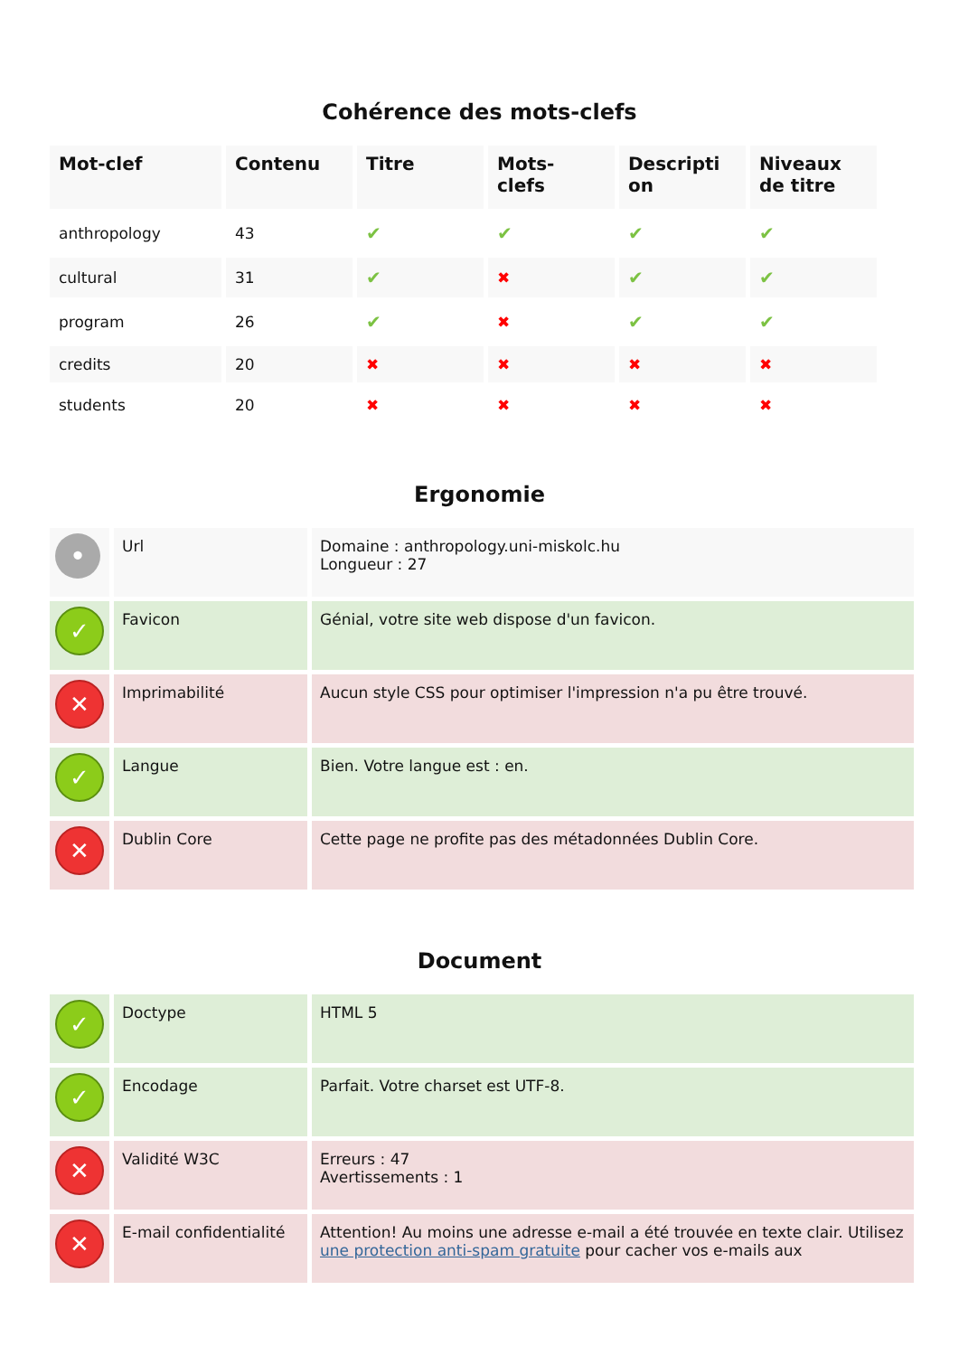Cohérence des mots-clefs
| Mot-clef | Contenu | Titre | Mots- clefs | Descripti on | Niveaux de titre |
| --- | --- | --- | --- | --- | --- |
| anthropology | 43 | ✔ | ✔ | ✔ | ✔ |
| cultural | 31 | ✔ | ✖ | ✔ | ✔ |
| program | 26 | ✔ | ✖ | ✔ | ✔ |
| credits | 20 | ✖ | ✖ | ✖ | ✖ |
| students | 20 | ✖ | ✖ | ✖ | ✖ |
Ergonomie
| • | Url | Domaine : anthropology.uni-miskolc.hu Longueur : 27 |
| ✓ | Favicon | Génial, votre site web dispose d'un favicon. |
| ✕ | Imprimabilité | Aucun style CSS pour optimiser l'impression n'a pu être trouvé. |
| ✓ | Langue | Bien. Votre langue est : en. |
| ✕ | Dublin Core | Cette page ne profite pas des métadonnées Dublin Core. |
Document
| ✓ | Doctype | HTML 5 |
| ✓ | Encodage | Parfait. Votre charset est UTF-8. |
| ✕ | Validité W3C | Erreurs : 47 Avertissements : 1 |
| ✕ | E-mail confidentialité | Attention! Au moins une adresse e-mail a été trouvée en texte clair. Utilisez une protection anti-spam gratuite pour cacher vos e-mails aux |